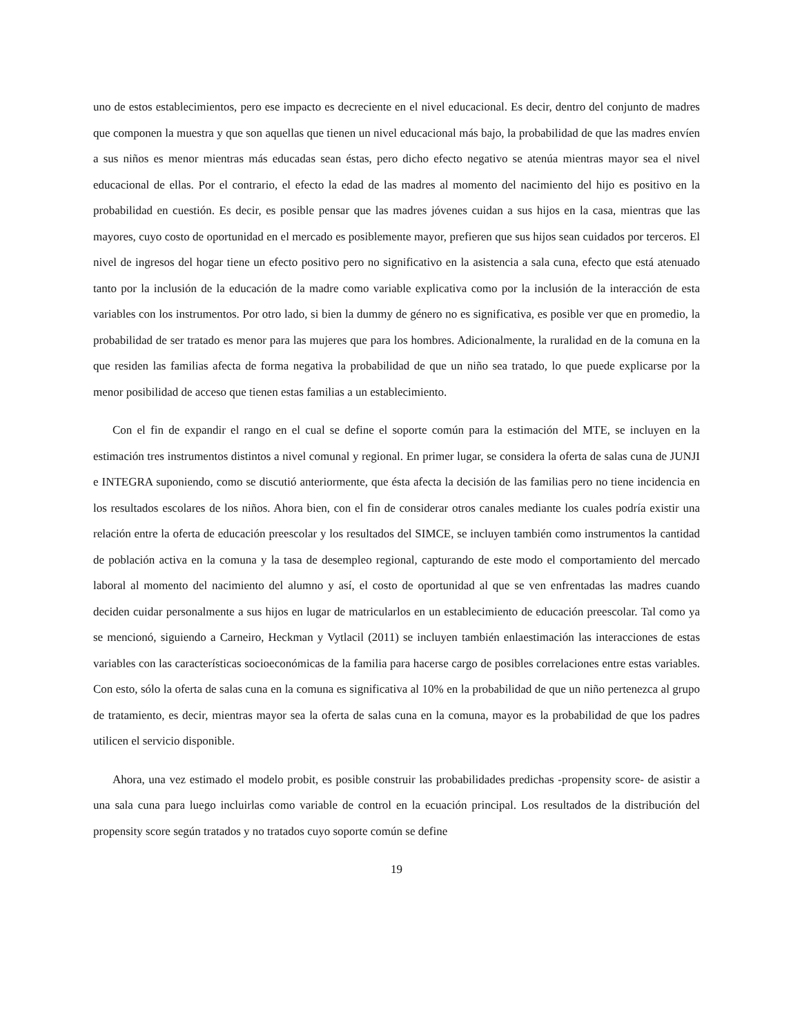uno de estos establecimientos, pero ese impacto es decreciente en el nivel educacional. Es decir, dentro del conjunto de madres que componen la muestra y que son aquellas que tienen un nivel educacional más bajo, la probabilidad de que las madres envíen a sus niños es menor mientras más educadas sean éstas, pero dicho efecto negativo se atenúa mientras mayor sea el nivel educacional de ellas. Por el contrario, el efecto la edad de las madres al momento del nacimiento del hijo es positivo en la probabilidad en cuestión. Es decir, es posible pensar que las madres jóvenes cuidan a sus hijos en la casa, mientras que las mayores, cuyo costo de oportunidad en el mercado es posiblemente mayor, prefieren que sus hijos sean cuidados por terceros. El nivel de ingresos del hogar tiene un efecto positivo pero no significativo en la asistencia a sala cuna, efecto que está atenuado tanto por la inclusión de la educación de la madre como variable explicativa como por la inclusión de la interacción de esta variables con los instrumentos. Por otro lado, si bien la dummy de género no es significativa, es posible ver que en promedio, la probabilidad de ser tratado es menor para las mujeres que para los hombres. Adicionalmente, la ruralidad en de la comuna en la que residen las familias afecta de forma negativa la probabilidad de que un niño sea tratado, lo que puede explicarse por la menor posibilidad de acceso que tienen estas familias a un establecimiento.
Con el fin de expandir el rango en el cual se define el soporte común para la estimación del MTE, se incluyen en la estimación tres instrumentos distintos a nivel comunal y regional. En primer lugar, se considera la oferta de salas cuna de JUNJI e INTEGRA suponiendo, como se discutió anteriormente, que ésta afecta la decisión de las familias pero no tiene incidencia en los resultados escolares de los niños. Ahora bien, con el fin de considerar otros canales mediante los cuales podría existir una relación entre la oferta de educación preescolar y los resultados del SIMCE, se incluyen también como instrumentos la cantidad de población activa en la comuna y la tasa de desempleo regional, capturando de este modo el comportamiento del mercado laboral al momento del nacimiento del alumno y así, el costo de oportunidad al que se ven enfrentadas las madres cuando deciden cuidar personalmente a sus hijos en lugar de matricularlos en un establecimiento de educación preescolar. Tal como ya se mencionó, siguiendo a Carneiro, Heckman y Vytlacil (2011) se incluyen también enlaestimación las interacciones de estas variables con las características socioeconómicas de la familia para hacerse cargo de posibles correlaciones entre estas variables. Con esto, sólo la oferta de salas cuna en la comuna es significativa al 10% en la probabilidad de que un niño pertenezca al grupo de tratamiento, es decir, mientras mayor sea la oferta de salas cuna en la comuna, mayor es la probabilidad de que los padres utilicen el servicio disponible.
Ahora, una vez estimado el modelo probit, es posible construir las probabilidades predichas -propensity score- de asistir a una sala cuna para luego incluirlas como variable de control en la ecuación principal. Los resultados de la distribución del propensity score según tratados y no tratados cuyo soporte común se define
19